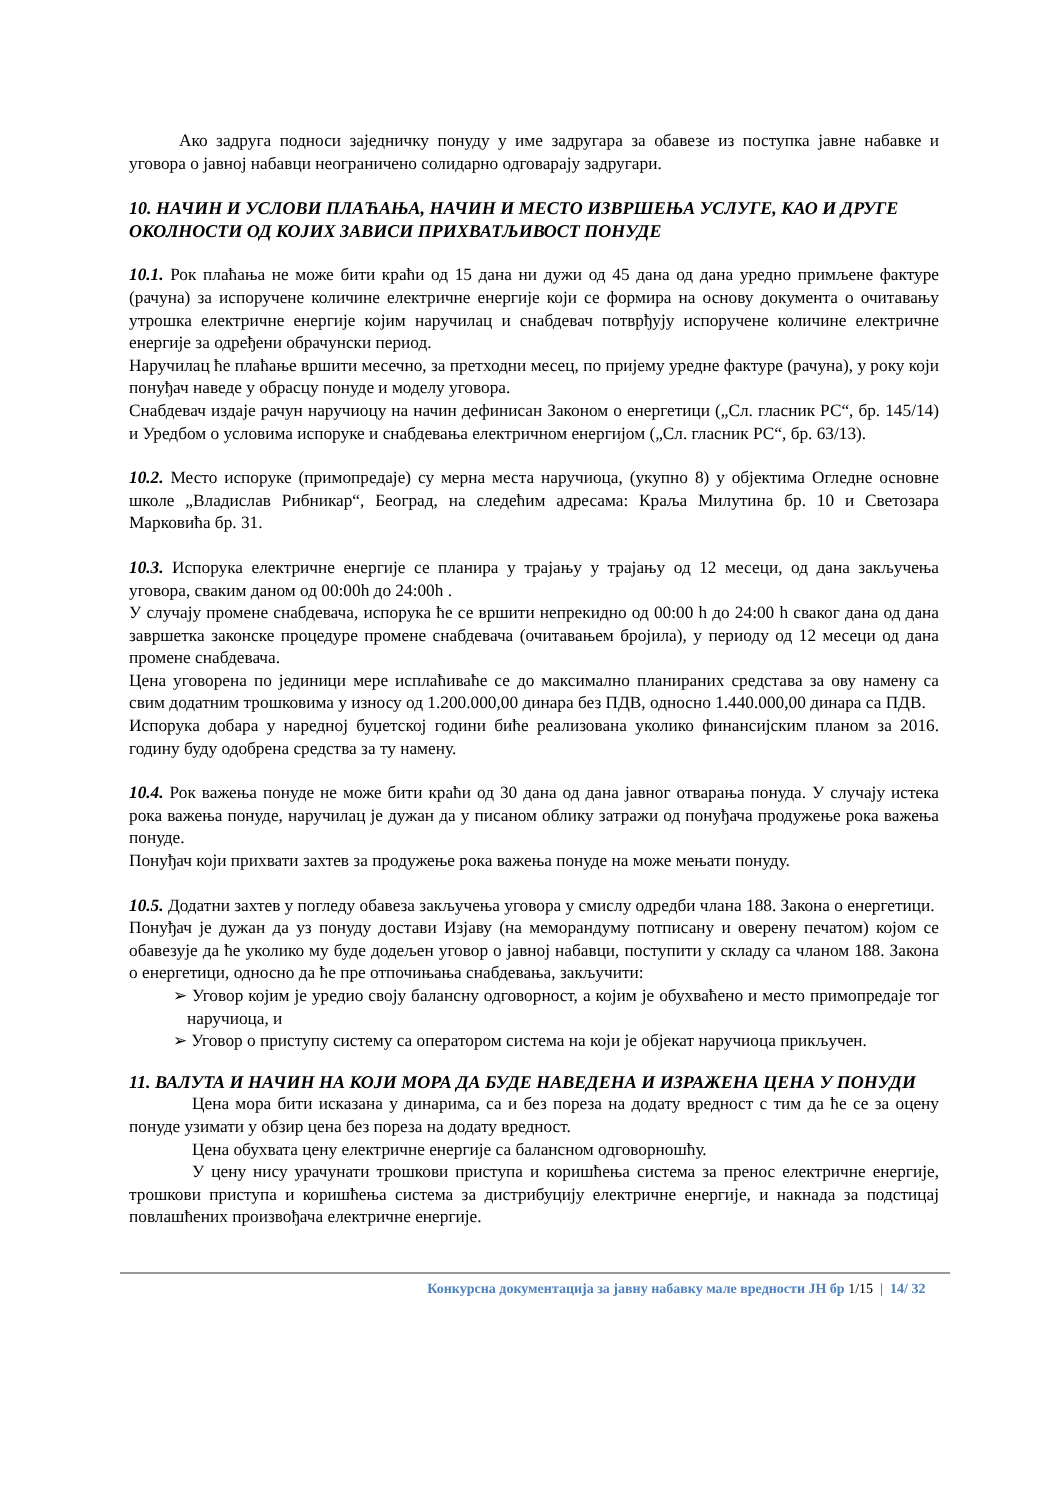Ако задруга подноси заједничку понуду у име задругара за обавезе из поступка јавне набавке и уговора о јавној набавци неограничено солидарно одговарају задругари.
10. НАЧИН И УСЛОВИ ПЛАЋАЊА, НАЧИН И МЕСТО ИЗВРШЕЊА УСЛУГЕ, КАО И ДРУГЕ ОКОЛНОСТИ ОД КОЈИХ ЗАВИСИ ПРИХВАТЉИВОСТ ПОНУДЕ
10.1. Рок плаћања не може бити краћи од 15 дана ни дужи од 45 дана од дана уредно примљене фактуре (рачуна) за испоручене количине електричне енергије који се формира на основу документа о очитавању утрошка електричне енергије којим наручилац и снабдевач потврђују испоручене количине електричне енергије за одређени обрачунски период.
Наручилац ће плаћање вршити месечно, за претходни месец, по пријему уредне фактуре (рачуна), у року који понуђач наведе у обрасцу понуде и моделу уговора.
Снабдевач издаје рачун наручиоцу на начин дефинисан Законом о енергетици („Сл. гласник РС“, бр. 145/14) и Уредбом о условима испоруке и снабдевања електричном енергијом („Сл. гласник РС“, бр. 63/13).
10.2. Место испоруке (примопредаје) су мерна места наручиоца, (укупно 8) у објектима Огледне основне школе „Владислав Рибникар“, Београд, на следећим адресама: Краља Милутина бр. 10 и Светозара Марковића бр. 31.
10.3. Испорука електричне енергије се планира у трајању у трајању од 12 месеци, од дана закључења уговора, сваким даном од 00:00h до 24:00h .
У случају промене снабдевача, испорука ће се вршити непрекидно од 00:00 h до 24:00 h сваког дана од дана завршетка законске процедуре промене снабдевача (очитавањем бројила), у периоду од 12 месеци од дана промене снабдевача.
Цена уговорена по јединици мере исплаћиваће се до максимално планираних средстава за ову намену са свим додатним трошковима у износу од 1.200.000,00 динара без ПДВ, односно 1.440.000,00 динара са ПДВ.
Испорука добара у наредној буџетској години биће реализована уколико финансијским планом за 2016. годину буду одобрена средства за ту намену.
10.4. Рок важења понуде не може бити краћи од 30 дана од дана јавног отварања понуда. У случају истека рока важења понуде, наручилац је дужан да у писаном облику затражи од понуђача продужење рока важења понуде.
Понуђач који прихвати захтев за продужење рока важења понуде на може мењати понуду.
10.5. Додатни захтев у погледу обавеза закључења уговора у смислу одредби члана 188. Закона о енергетици.
Понуђач је дужан да уз понуду достави Изјаву (на меморандуму потписану и оверену печатом) којом се обавезује да ће уколико му буде додељен уговор о јавној набавци, поступити у складу са чланом 188. Закона о енергетици, односно да ће пре отпочињања снабдевања, закључити:
➢ Уговор којим је уредио своју балансну одговорност, а којим је обухваћено и место примопредаје тог наручиоца, и
➢ Уговор о приступу систему са оператором система на који је објекат наручиоца прикључен.
11. ВАЛУТА И НАЧИН НА КОЈИ МОРА ДА БУДЕ НАВЕДЕНА И ИЗРАЖЕНА ЦЕНА У ПОНУДИ
Цена мора бити исказана у динарима, са и без пореза на додату вредност с тим да ће се за оцену понуде узимати у обзир цена без пореза на додату вредност.
Цена обухвата цену електричне енергије са балансном одговорношћу.
У цену нису урачунати трошкови приступа и коришћења система за пренос електричне енергије, трошкови приступа и коришћења система за дистрибуцију електричне енергије, и накнада за подстицај повлашћених произвођача електричне енергије.
Конкурсна документација за јавну набавку мале вредности ЈН бр 1/15 | 14/ 32